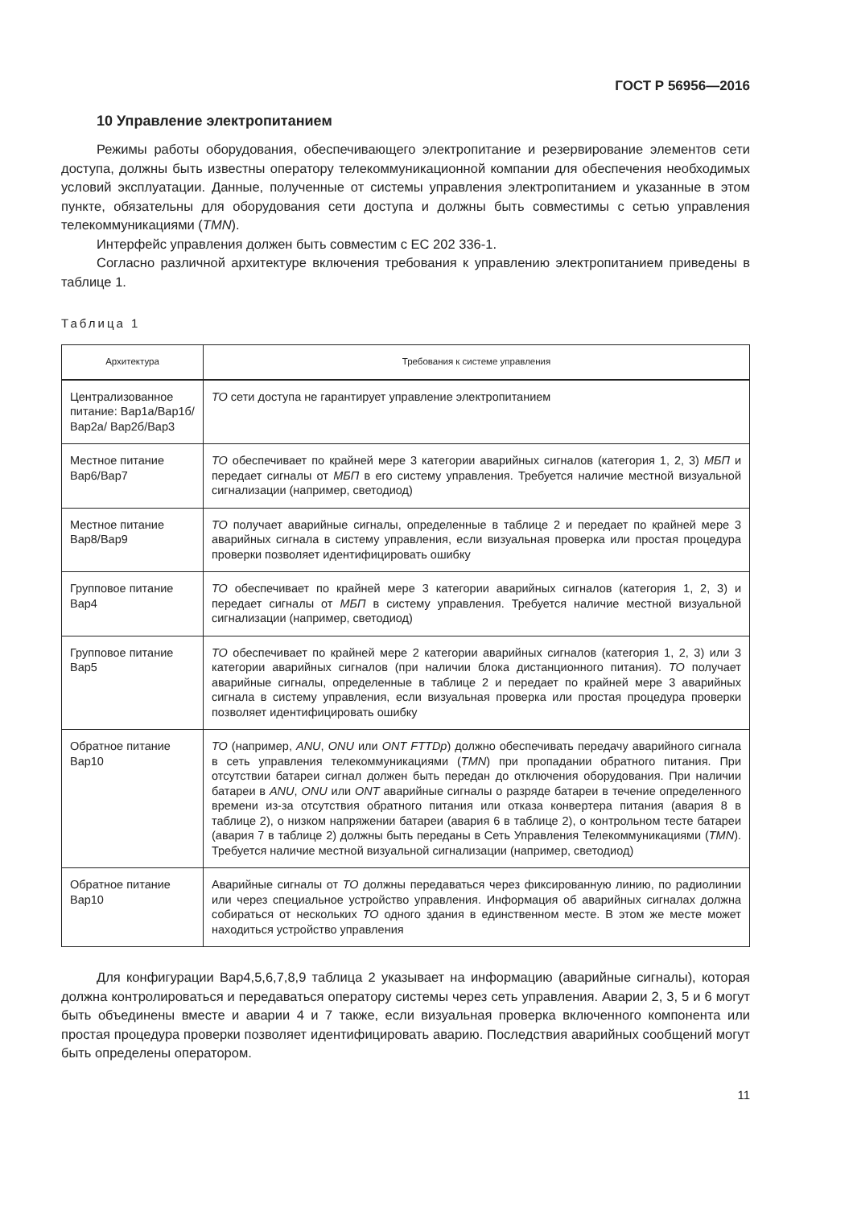ГОСТ Р 56956—2016
10 Управление электропитанием
Режимы работы оборудования, обеспечивающего электропитание и резервирование элементов сети доступа, должны быть известны оператору телекоммуникационной компании для обеспечения необходимых условий эксплуатации. Данные, полученные от системы управления электропитанием и указанные в этом пункте, обязательны для оборудования сети доступа и должны быть совместимы с сетью управления телекоммуникациями (TMN).
Интерфейс управления должен быть совместим с ЕС 202 336-1.
Согласно различной архитектуре включения требования к управлению электропитанием приведены в таблице 1.
Таблица 1
| Архитектура | Требования к системе управления |
| --- | --- |
| Централизованное питание: Вар1а/Вар1б/Вар2а/ Вар2б/Вар3 | ТО сети доступа не гарантирует управление электропитанием |
| Местное питание Вар6/Вар7 | ТО обеспечивает по крайней мере 3 категории аварийных сигналов (категория 1, 2, 3) МБП и передает сигналы от МБП в его систему управления. Требуется наличие местной визуальной сигнализации (например, светодиод) |
| Местное питание Вар8/Вар9 | ТО получает аварийные сигналы, определенные в таблице 2 и передает по крайней мере 3 аварийных сигнала в систему управления, если визуальная проверка или простая процедура проверки позволяет идентифицировать ошибку |
| Групповое питание Вар4 | ТО обеспечивает по крайней мере 3 категории аварийных сигналов (категория 1, 2, 3) и передает сигналы от МБП в систему управления. Требуется наличие местной визуальной сигнализации (например, светодиод) |
| Групповое питание Вар5 | ТО обеспечивает по крайней мере 2 категории аварийных сигналов (категория 1, 2, 3) или 3 категории аварийных сигналов (при наличии блока дистанционного питания). ТО получает аварийные сигналы, определенные в таблице 2 и передает по крайней мере 3 аварийных сигнала в систему управления, если визуальная проверка или простая процедура проверки позволяет идентифицировать ошибку |
| Обратное питание Вар10 | ТО (например, ANU , ONU или ONT FTTDp ) должно обеспечивать передачу аварийного сигнала в сеть управления телекоммуникациями ( TMN ) при пропадании обратного питания. При отсутствии батареи сигнал должен быть передан до отключения оборудования. При наличии батареи в ANU , ONU или ONT аварийные сигналы о разряде батареи в течение определенного времени из-за отсутствия обратного питания или отказа конвертера питания (авария 8 в таблице 2), о низком напряжении батареи (авария 6 в таблице 2), о контрольном тесте батареи (авария 7 в таблице 2) должны быть переданы в Сеть Управления Телекоммуникациями ( TMN ). Требуется наличие местной визуальной сигнализации (например, светодиод) |
| Обратное питание Вар10 | Аварийные сигналы от ТО должны передаваться через фиксированную линию, по радиолинии или через специальное устройство управления. Информация об аварийных сигналах должна собираться от нескольких ТО одного здания в единственном месте. В этом же месте может находиться устройство управления |
Для конфигурации Вар4,5,6,7,8,9 таблица 2 указывает на информацию (аварийные сигналы), которая должна контролироваться и передаваться оператору системы через сеть управления. Аварии 2, 3, 5 и 6 могут быть объединены вместе и аварии 4 и 7 также, если визуальная проверка включенного компонента или простая процедура проверки позволяет идентифицировать аварию. Последствия аварийных сообщений могут быть определены оператором.
11